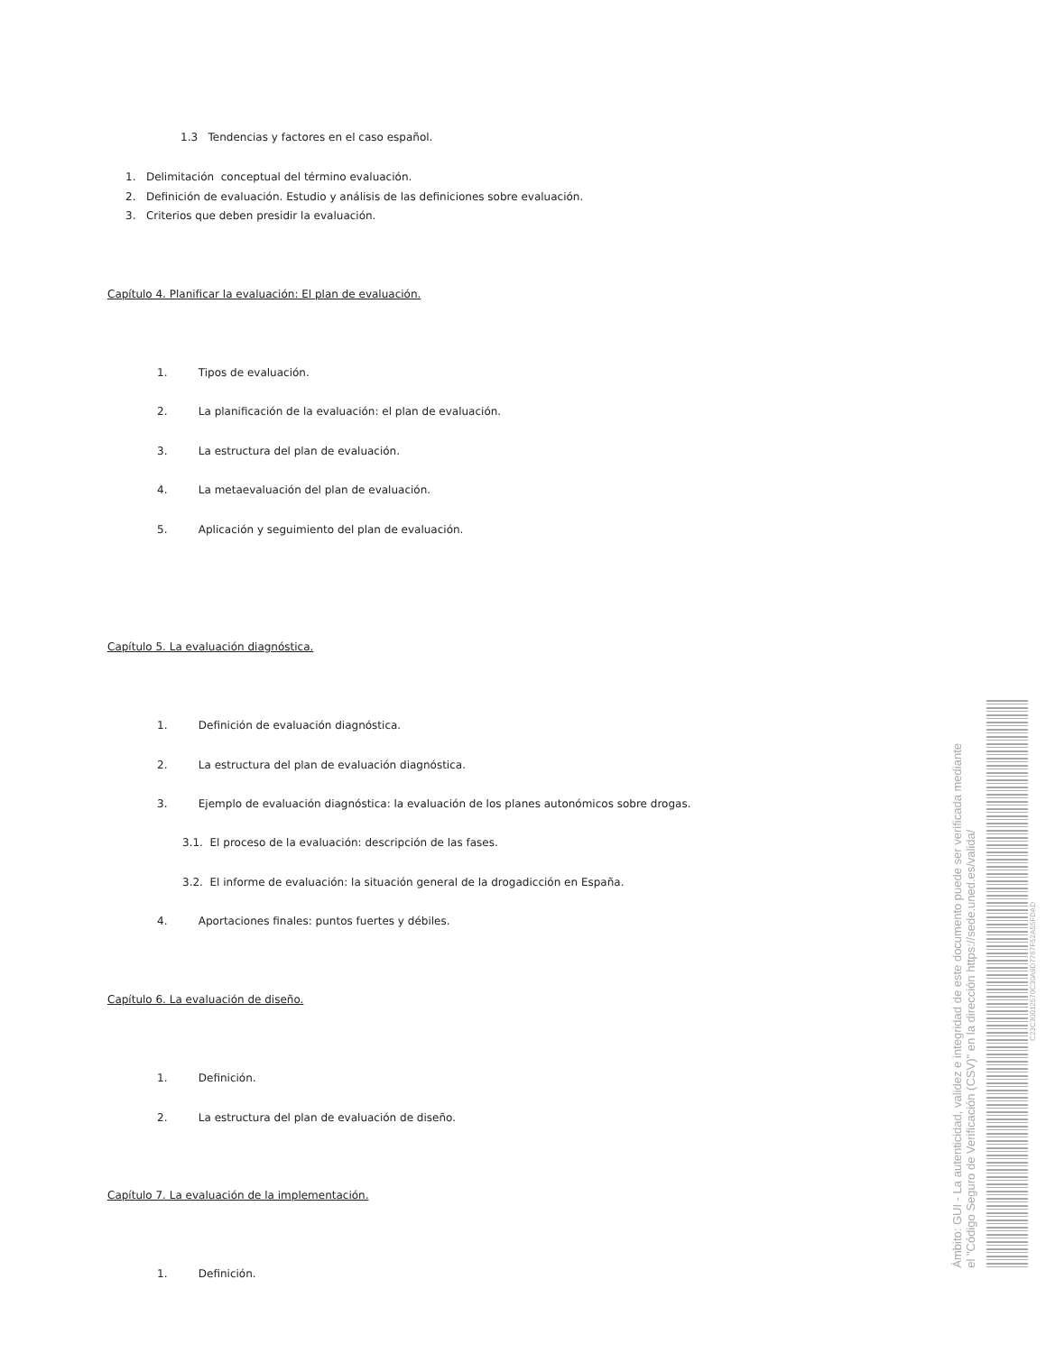1.3 Tendencias y factores en el caso español.
1. Delimitación conceptual del término evaluación.
2. Definición de evaluación. Estudio y análisis de las definiciones sobre evaluación.
3. Criterios que deben presidir la evaluación.
Capítulo 4. Planificar la evaluación: El plan de evaluación.
1. Tipos de evaluación.
2. La planificación de la evaluación: el plan de evaluación.
3. La estructura del plan de evaluación.
4. La metaevaluación del plan de evaluación.
5. Aplicación y seguimiento del plan de evaluación.
Capítulo 5. La evaluación diagnóstica.
1. Definición de evaluación diagnóstica.
2. La estructura del plan de evaluación diagnóstica.
3. Ejemplo de evaluación diagnóstica: la evaluación de los planes autonómicos sobre drogas.
3.1. El proceso de la evaluación: descripción de las fases.
3.2. El informe de evaluación: la situación general de la drogadicción en España.
4. Aportaciones finales: puntos fuertes y débiles.
Capítulo 6. La evaluación de diseño.
1. Definición.
2. La estructura del plan de evaluación de diseño.
Capítulo 7. La evaluación de la implementación.
1. Definición.
Ámbito: GUI - La autenticidad, validez e integridad de este documento puede ser verificada mediante
el "Código Seguro de Verificación (CSV)" en la dirección https://sede.uned.es/valida/
C23C30012570C30A9D7767F52A55FDAD